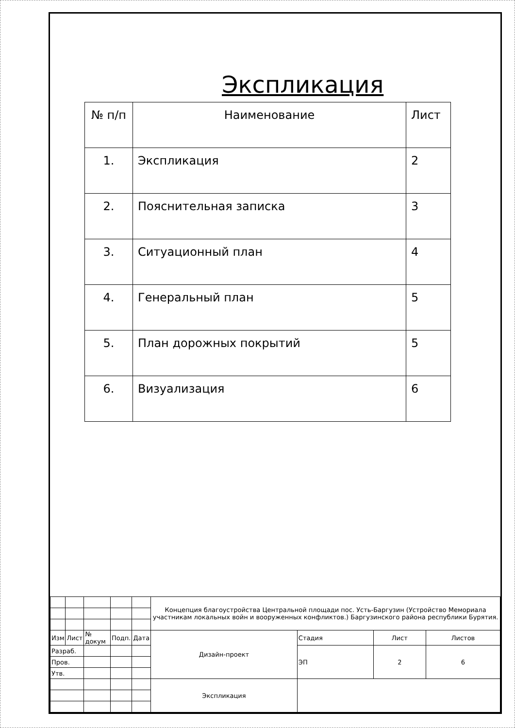Экспликация
| № п/п | Наименование | Лист |
| --- | --- | --- |
| 1. | Экспликация | 2 |
| 2. | Пояснительная записка | 3 |
| 3. | Ситуационный план | 4 |
| 4. | Генеральный план | 5 |
| 5. | План дорожных покрытий | 5 |
| 6. | Визуализация | 6 |
| | | | | | Концепция благоустройства Центральной площади пос. Усть-Баргузин (Устройство Мемориала участникам локальных войн и вооруженных конфликтов.) Баргузинского района республики Бурятия. | | | |
| Изм | Лист | № докум | Подп. | Дата | Дизайн-проект | Стадия | Лист | Листов |
| Разраб. | | | | | | ЭП | 2 | 6 |
| Пров. | | | | | | | | |
| Утв. | | | | | | | | |
| | | | | | Экспликация | | | |